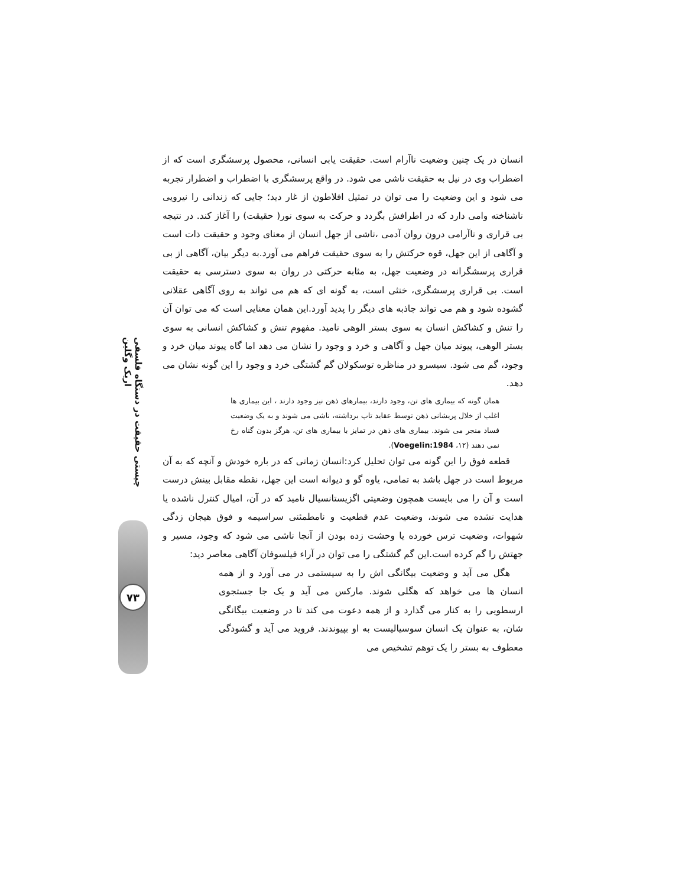چیستی حقیقت در دستگاه فلسفی اریک وگلین
۷۳
انسان در یک چنین وضعیت ناآرام است. حقیقت یابی انسانی، محصول پرسشگری است که از اضطراب وی در نیل به حقیقت ناشی می شود. در واقع پرسشگری با اضطراب و اضطرار تجربه می شود و این وضعیت را می توان در تمثیل افلاطون از غار دید؛ جایی که زندانی را نیرویی ناشناخته وامی دارد که در اطرافش بگردد و حرکت به سوی نور( حقیقت) را آغاز کند. در نتیجه بی قراری و ناآرامی درون روان آدمی ،ناشی از جهل انسان از معنای وجود و حقیقت ذات است و آگاهی از این جهل، قوه حرکتش را به سوی حقیقت فراهم می آورد.به دیگر بیان، آگاهی از بی قراری پرسشگرانه در وضعیت جهل، به مثابه حرکتی در روان به سوی دسترسی به حقیقت است. بی قراری پرسشگری، خنثی است، به گونه ای که هم می تواند به روی آگاهی عقلانی گشوده شود و هم می تواند جاذبه های دیگر را پدید آورد.این همان معنایی است که می توان آن را تنش و کشاکش انسان به سوی بستر الوهی نامید. مفهوم تنش و کشاکش انسانی به سوی بستر الوهی، پیوند میان جهل و آگاهی و خرد و وجود را نشان می دهد اما گاه پیوند میان خرد و وجود، گم می شود. سیسرو در مناظره توسکولان گم گشتگی خرد و وجود را این گونه نشان می دهد.
همان گونه که بیماری های تن، وجود دارند، بیمارهای ذهن نیز وجود دارند ، این بیماری ها اغلب از خلال پریشانی ذهن توسط عقاید تاب برداشته، ناشی می شوند و به یک وضعیت فساد منجر می شوند. بیماری های ذهن در تمایز با بیماری های تن، هرگز بدون گناه رخ نمی دهند (۱۲، Voegelin:1984).
قطعه فوق را این گونه می توان تحلیل کرد:انسان زمانی که در باره خودش و آنچه که به آن مربوط است در جهل باشد به تمامی، یاوه گو و دیوانه است این جهل، نقطه مقابل بینش درست است و آن را می بایست همچون وضعیتی اگزیستانسیال نامید که در آن، امیال کنترل ناشده یا هدایت نشده می شوند، وضعیت عدم قطعیت و نامطمئنی سراسیمه و فوق هیجان زدگی شهوات، وضعیت ترس خورده یا وحشت زده بودن از آنجا ناشی می شود که وجود، مسیر و جهتش را گم کرده است.این گم گشتگی را می توان در آراء فیلسوفان آگاهی معاصر دید:
هگل می آید و وضعیت بیگانگی اش را به سیستمی در می آورد و از همه انسان ها می خواهد که هگلی شوند. مارکس می آید و یک جا جستجوی ارسطویی را به کنار می گذارد و از همه دعوت می کند تا در وضعیت بیگانگی شان، به عنوان یک انسان سوسیالیست به او بپیوندند. فروید می آید و گشودگی معطوف به بستر را یک توهم تشخیص می